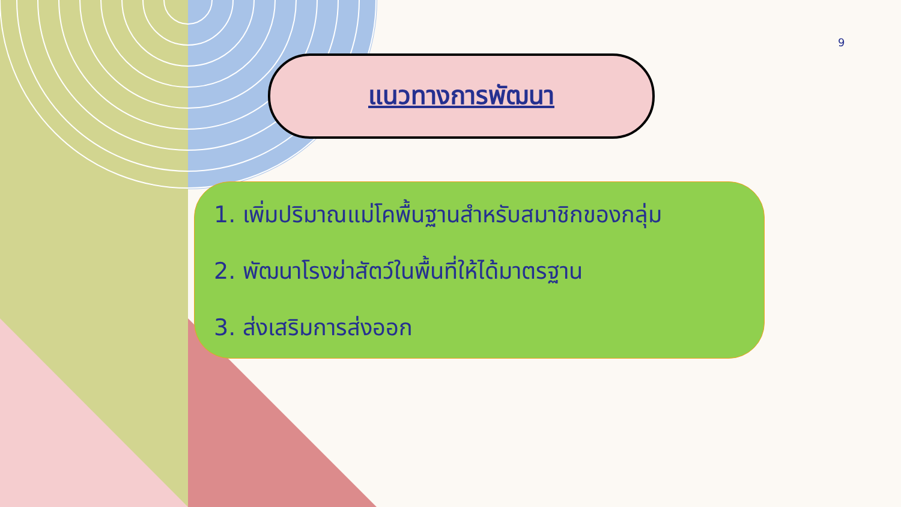9
แนวทางการพัฒนา
1. เพิ่มปริมาณแม่โคพื้นฐานสำหรับสมาชิกของกลุ่ม
2. พัฒนาโรงฆ่าสัตว์ในพื้นที่ให้ได้มาตรฐาน
3. ส่งเสริมการส่งออก